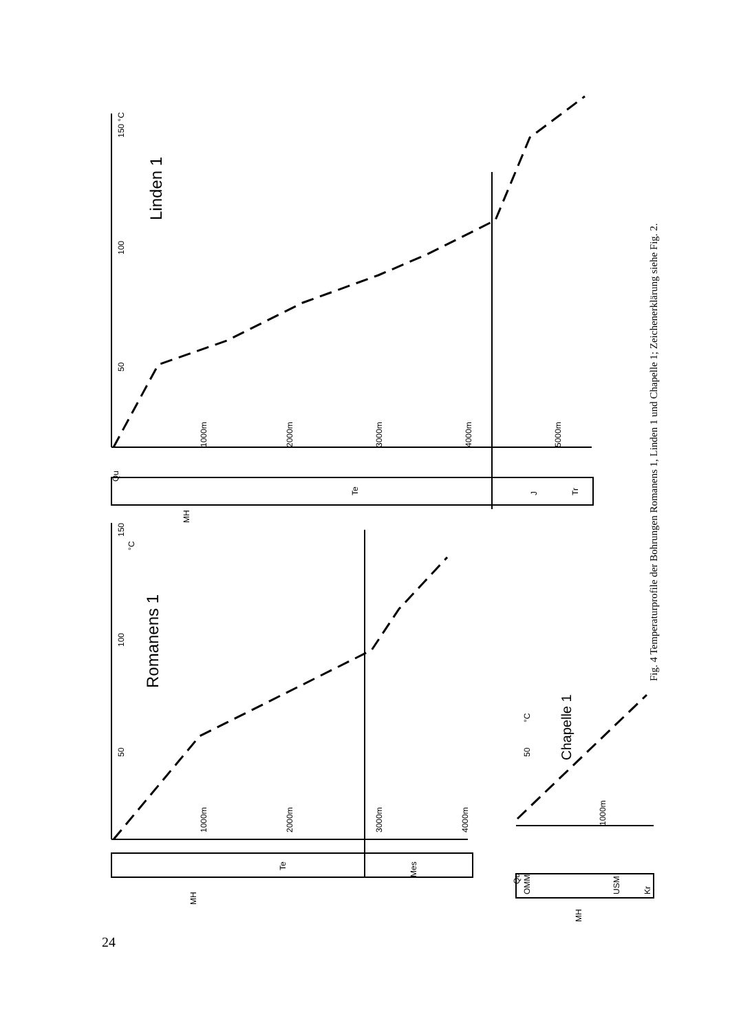Linden 1
150 °C
100
50
1000m
2000m
3000m
4000m
5000m
Te
J
Tr
Qu
MH
Romanens 1
150
°C
100
50
1000m
2000m
3000m
4000m
Te
Mes
MH
Chapelle 1
°C
50
1000m
Qu
OMM
USM
Kr
MH
Fig. 4 Temperaturprofile der Bohrungen Romanens 1, Linden 1 und Chapelle 1; Zeichenerklärung siehe Fig. 2.
24